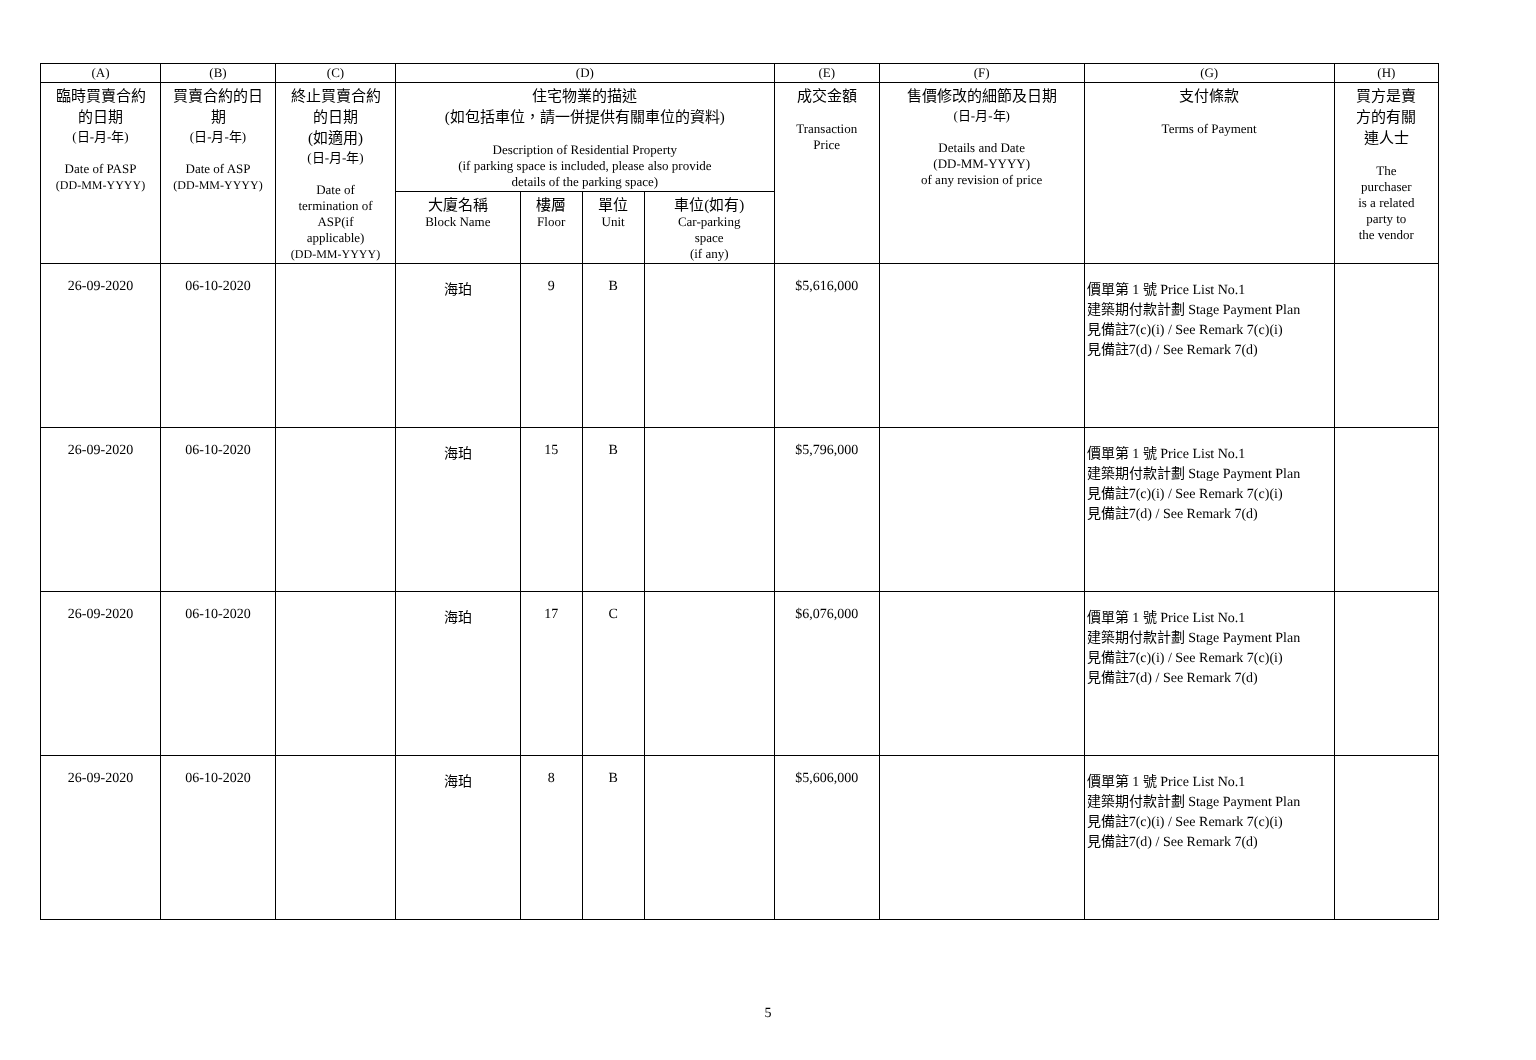| (A) | (B) | (C) | (D) | | | | (E) | (F) | (G) | (H) |
| --- | --- | --- | --- | --- | --- | --- | --- | --- | --- | --- |
| 臨時買賣合約 的日期 (日-月-年) Date of PASP (DD-MM-YYYY) | 買賣合約的日 期 (日-月-年) Date of ASP (DD-MM-YYYY) | 終止買賣合約 的日期 (如適用) (日-月-年) Date of termination of ASP(if applicable) (DD-MM-YYYY) | 住宅物業的描述 (如包括車位，請一併提供有關車位的資料) Description of Residential Property (if parking space is included, please also provide details of the parking space) | | | | 成交金額 Transaction Price | 售價修改的細節及日期 (日-月-年) Details and Date (DD-MM-YYYY) of any revision of price | 支付條款 Terms of Payment | 買方是賣 方的有關 連人士 The purchaser is a related party to the vendor |
| | | | 大廈名稱 Block Name | 樓層 Floor | 單位 Unit | 車位(如有) Car-parking space (if any) | | | | |
| 26-09-2020 | 06-10-2020 | | 海珀 | 9 | B | | $5,616,000 | | 價單第 1 號 Price List No.1 建築期付款計劃 Stage Payment Plan 見備註7(c)(i) / See Remark 7(c)(i) 見備註7(d) / See Remark 7(d) | |
| 26-09-2020 | 06-10-2020 | | 海珀 | 15 | B | | $5,796,000 | | 價單第 1 號 Price List No.1 建築期付款計劃 Stage Payment Plan 見備註7(c)(i) / See Remark 7(c)(i) 見備註7(d) / See Remark 7(d) | |
| 26-09-2020 | 06-10-2020 | | 海珀 | 17 | C | | $6,076,000 | | 價單第 1 號 Price List No.1 建築期付款計劃 Stage Payment Plan 見備註7(c)(i) / See Remark 7(c)(i) 見備註7(d) / See Remark 7(d) | |
| 26-09-2020 | 06-10-2020 | | 海珀 | 8 | B | | $5,606,000 | | 價單第 1 號 Price List No.1 建築期付款計劃 Stage Payment Plan 見備註7(c)(i) / See Remark 7(c)(i) 見備註7(d) / See Remark 7(d) | |
5